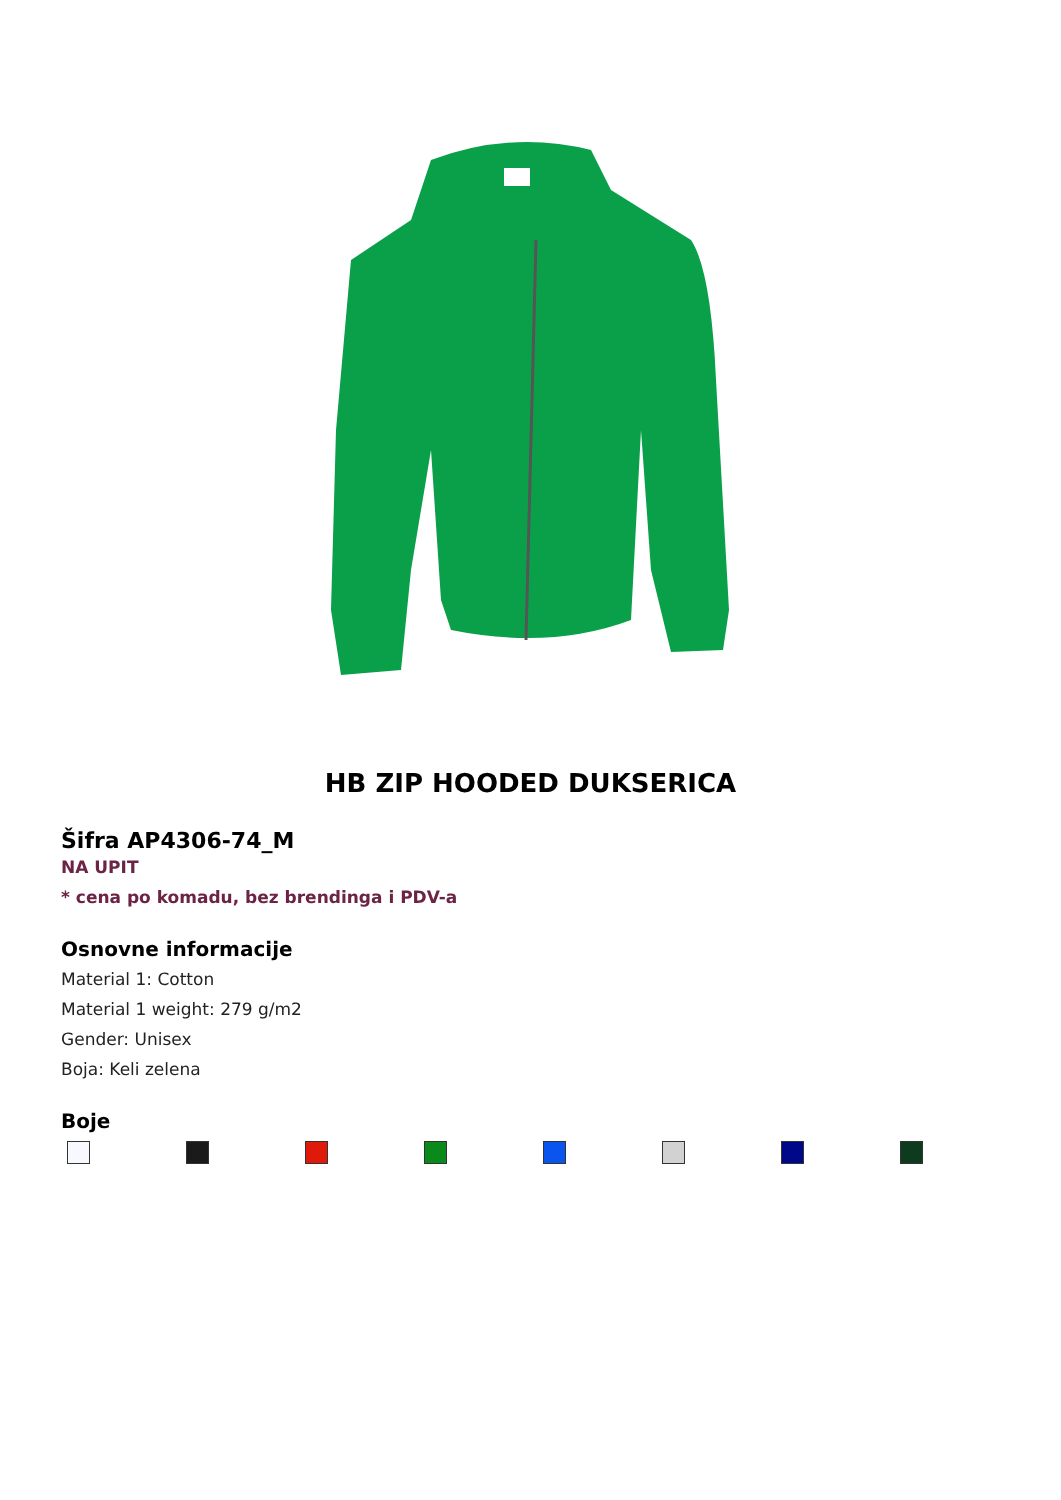HB ZIP HOODED DUKSERICA
Šifra AP4306-74_M
NA UPIT
* cena po komadu, bez brendinga i PDV-a
Osnovne informacije
Material 1: Cotton
Material 1 weight: 279 g/m2
Gender: Unisex
Boja: Keli zelena
Boje